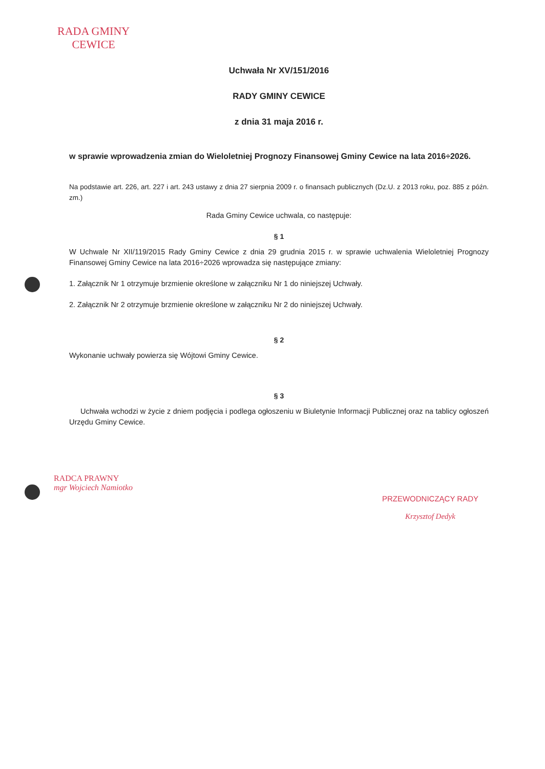RADA GMINY
CEWICE
Uchwała Nr XV/151/2016
RADY GMINY CEWICE
z dnia 31 maja 2016 r.
w sprawie wprowadzenia zmian do Wieloletniej Prognozy Finansowej Gminy Cewice na lata 2016÷2026.
Na podstawie art. 226, art. 227 i art. 243 ustawy z dnia 27 sierpnia 2009 r. o finansach publicznych (Dz.U. z 2013 roku, poz. 885 z późn. zm.)
Rada Gminy Cewice uchwala, co następuje:
§ 1
W Uchwale Nr XII/119/2015 Rady Gminy Cewice z dnia 29 grudnia 2015 r. w sprawie uchwalenia Wieloletniej Prognozy Finansowej Gminy Cewice na lata 2016÷2026 wprowadza się następujące zmiany:
1. Załącznik Nr 1 otrzymuje brzmienie określone w załączniku Nr 1 do niniejszej Uchwały.
2. Załącznik Nr 2 otrzymuje brzmienie określone w załączniku Nr 2 do niniejszej Uchwały.
§ 2
Wykonanie uchwały powierza się Wójtowi Gminy Cewice.
§ 3
Uchwała wchodzi w życie z dniem podjęcia i podlega ogłoszeniu w Biuletynie Informacji Publicznej oraz na tablicy ogłoszeń Urzędu Gminy Cewice.
RADCA PRAWNY
mgr Wojciech Namiotko
PRZEWODNICZĄCY RADY
Krzysztof Dedyk